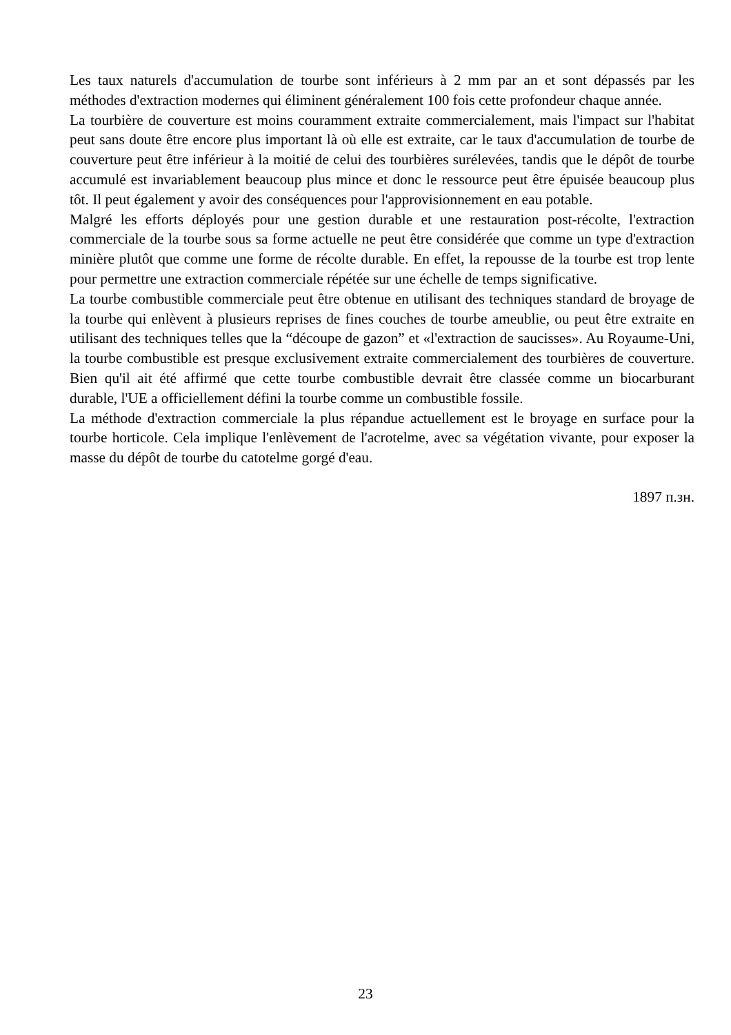Les taux naturels d'accumulation de tourbe sont inférieurs à 2 mm par an et sont dépassés par les méthodes d'extraction modernes qui éliminent généralement 100 fois cette profondeur chaque année.
La tourbière de couverture est moins couramment extraite commercialement, mais l'impact sur l'habitat peut sans doute être encore plus important là où elle est extraite, car le taux d'accumulation de tourbe de couverture peut être inférieur à la moitié de celui des tourbières surélevées, tandis que le dépôt de tourbe accumulé est invariablement beaucoup plus mince et donc le ressource peut être épuisée beaucoup plus tôt. Il peut également y avoir des conséquences pour l'approvisionnement en eau potable.
Malgré les efforts déployés pour une gestion durable et une restauration post-récolte, l'extraction commerciale de la tourbe sous sa forme actuelle ne peut être considérée que comme un type d'extraction minière plutôt que comme une forme de récolte durable. En effet, la repousse de la tourbe est trop lente pour permettre une extraction commerciale répétée sur une échelle de temps significative.
La tourbe combustible commerciale peut être obtenue en utilisant des techniques standard de broyage de la tourbe qui enlèvent à plusieurs reprises de fines couches de tourbe ameublie, ou peut être extraite en utilisant des techniques telles que la “découpe de gazon” et «l'extraction de saucisses». Au Royaume-Uni, la tourbe combustible est presque exclusivement extraite commercialement des tourbières de couverture. Bien qu'il ait été affirmé que cette tourbe combustible devrait être classée comme un biocarburant durable, l'UE a officiellement défini la tourbe comme un combustible fossile.
La méthode d'extraction commerciale la plus répandue actuellement est le broyage en surface pour la tourbe horticole. Cela implique l'enlèvement de l'acrotelme, avec sa végétation vivante, pour exposer la masse du dépôt de tourbe du catotelme gorgé d'eau.
1897 п.зн.
23